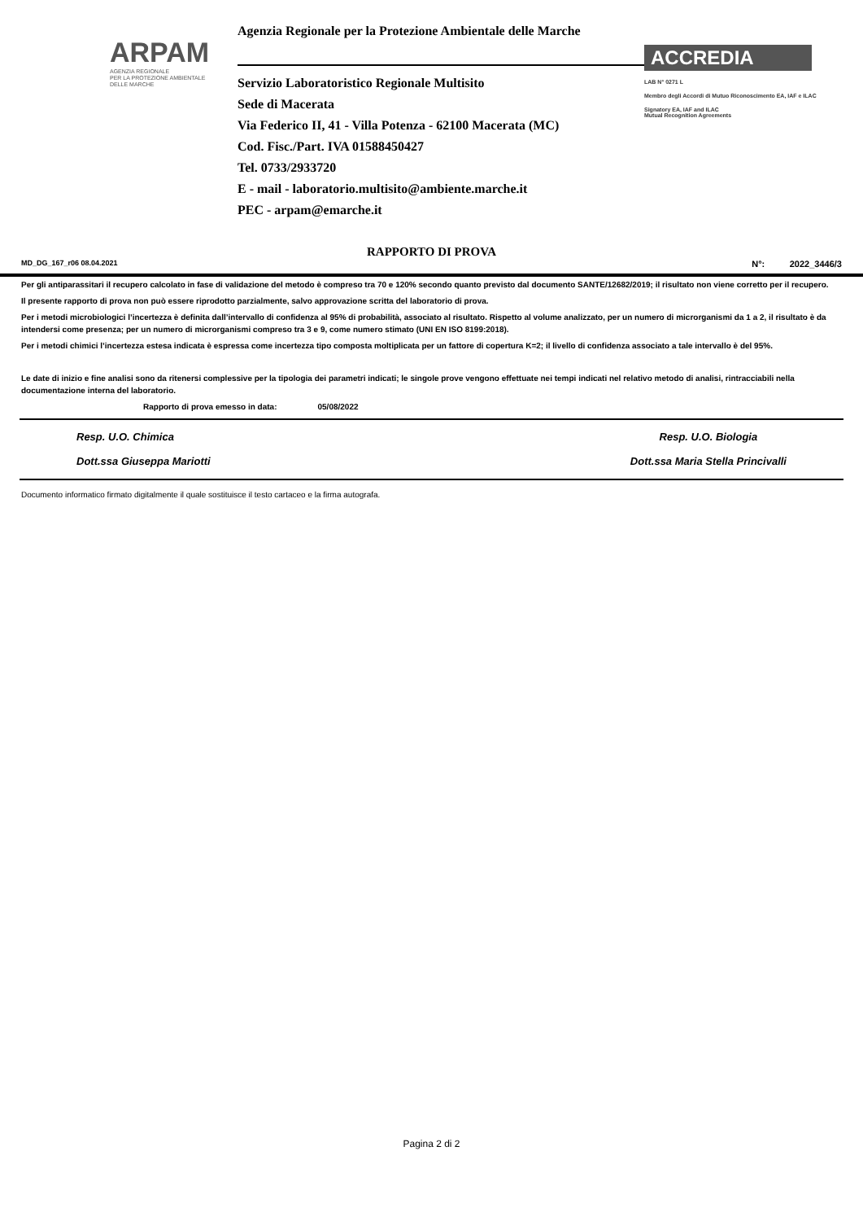ARPAM
AGENZIA REGIONALE
PER LA PROTEZIONE AMBIENTALE
DELLE MARCHE
Agenzia Regionale per la Protezione Ambientale delle Marche
Servizio Laboratoristico Regionale Multisito
Sede di Macerata
Via Federico II, 41 - Villa Potenza - 62100 Macerata (MC)
Cod. Fisc./Part. IVA 01588450427
Tel. 0733/2933720
E - mail - laboratorio.multisito@ambiente.marche.it
PEC - arpam@emarche.it
ACCREDIA
LAB N° 0271 L
Membro degli Accordi di Mutuo Riconoscimento EA, IAF e ILAC
Signatory EA, IAF and ILAC
Mutual Recognition Agreements
RAPPORTO DI PROVA
MD_DG_167_r06 08.04.2021 N°: 2022_3446/3
Per gli antiparassitari il recupero calcolato in fase di validazione del metodo è compreso tra 70 e 120% secondo quanto previsto dal documento SANTE/12682/2019; il risultato non viene corretto per il recupero.
Il presente rapporto di prova non può essere riprodotto parzialmente, salvo approvazione scritta del laboratorio di prova.
Per i metodi microbiologici l’incertezza è definita dall’intervallo di confidenza al 95% di probabilità, associato al risultato. Rispetto al volume analizzato, per un numero di microrganismi da 1 a 2, il risultato è da intendersi come presenza; per un numero di microrganismi compreso tra 3 e 9, come numero stimato (UNI EN ISO 8199:2018).
Per i metodi chimici l’incertezza estesa indicata è espressa come incertezza tipo composta moltiplicata per un fattore di copertura K=2; il livello di confidenza associato a tale intervallo è del 95%.
Le date di inizio e fine analisi sono da ritenersi complessive per la tipologia dei parametri indicati; le singole prove vengono effettuate nei tempi indicati nel relativo metodo di analisi, rintracciabili nella documentazione interna del laboratorio.
Rapporto di prova emesso in data: 05/08/2022
Resp. U.O. Chimica
Dott.ssa Giuseppa Mariotti
Resp. U.O. Biologia
Dott.ssa Maria Stella Princivalli
Documento informatico firmato digitalmente il quale sostituisce il testo cartaceo e la firma autografa.
Pagina 2 di 2